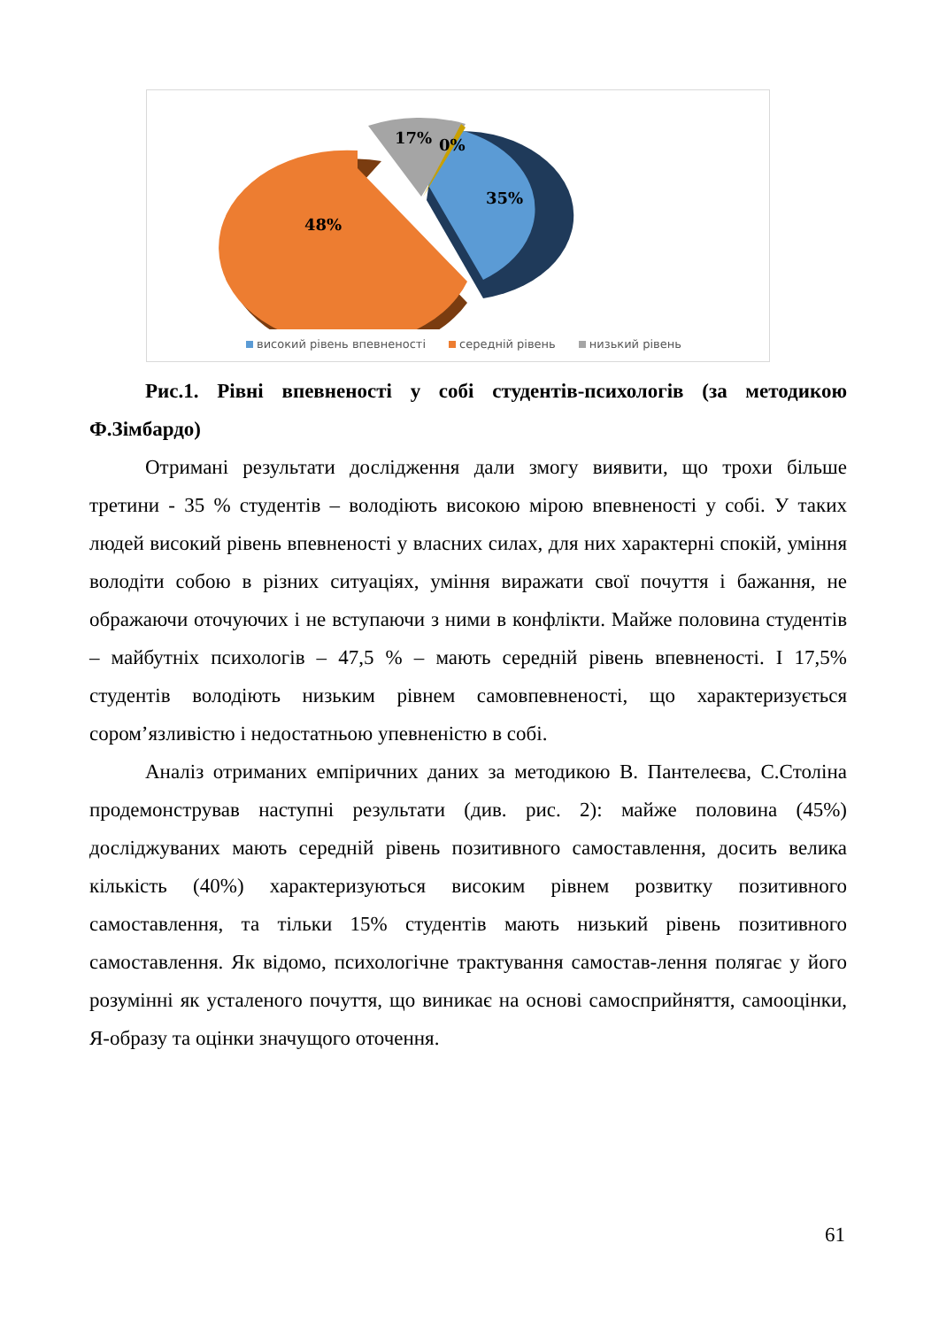17%
0%
35%
48%
високий рівень впевненості середній рівень низький рівень
Рис.1. Рівні впевненості у собі студентів-психологів (за методикою Ф.Зімбардо)
Отримані результати дослідження дали змогу виявити, що трохи більше третини - 35 % студентів – володіють високою мірою впевненості у собі. У таких людей високий рівень впевненості у власних силах, для них характерні спокій, уміння володіти собою в різних ситуаціях, уміння виражати свої почуття і бажання, не ображаючи оточуючих і не вступаючи з ними в конфлікти. Майже половина студентів – майбутніх психологів – 47,5 % – мають середній рівень впевненості. І 17,5% студентів володіють низьким рівнем самовпевненості, що характеризується сором’язливістю і недостатньою упевненістю в собі.
Аналіз отриманих емпіричних даних за методикою В. Пантелеєва, С.Століна продемонстрував наступні результати (див. рис. 2): майже половина (45%) досліджуваних мають середній рівень позитивного самоставлення, досить велика кількість (40%) характеризуються високим рівнем розвитку позитивного самоставлення, та тільки 15% студентів мають низький рівень позитивного самоставлення. Як відомо, психологічне трактування самостав-лення полягає у його розумінні як усталеного почуття, що виникає на основі самосприйняття, самооцінки, Я-образу та оцінки значущого оточення.
61